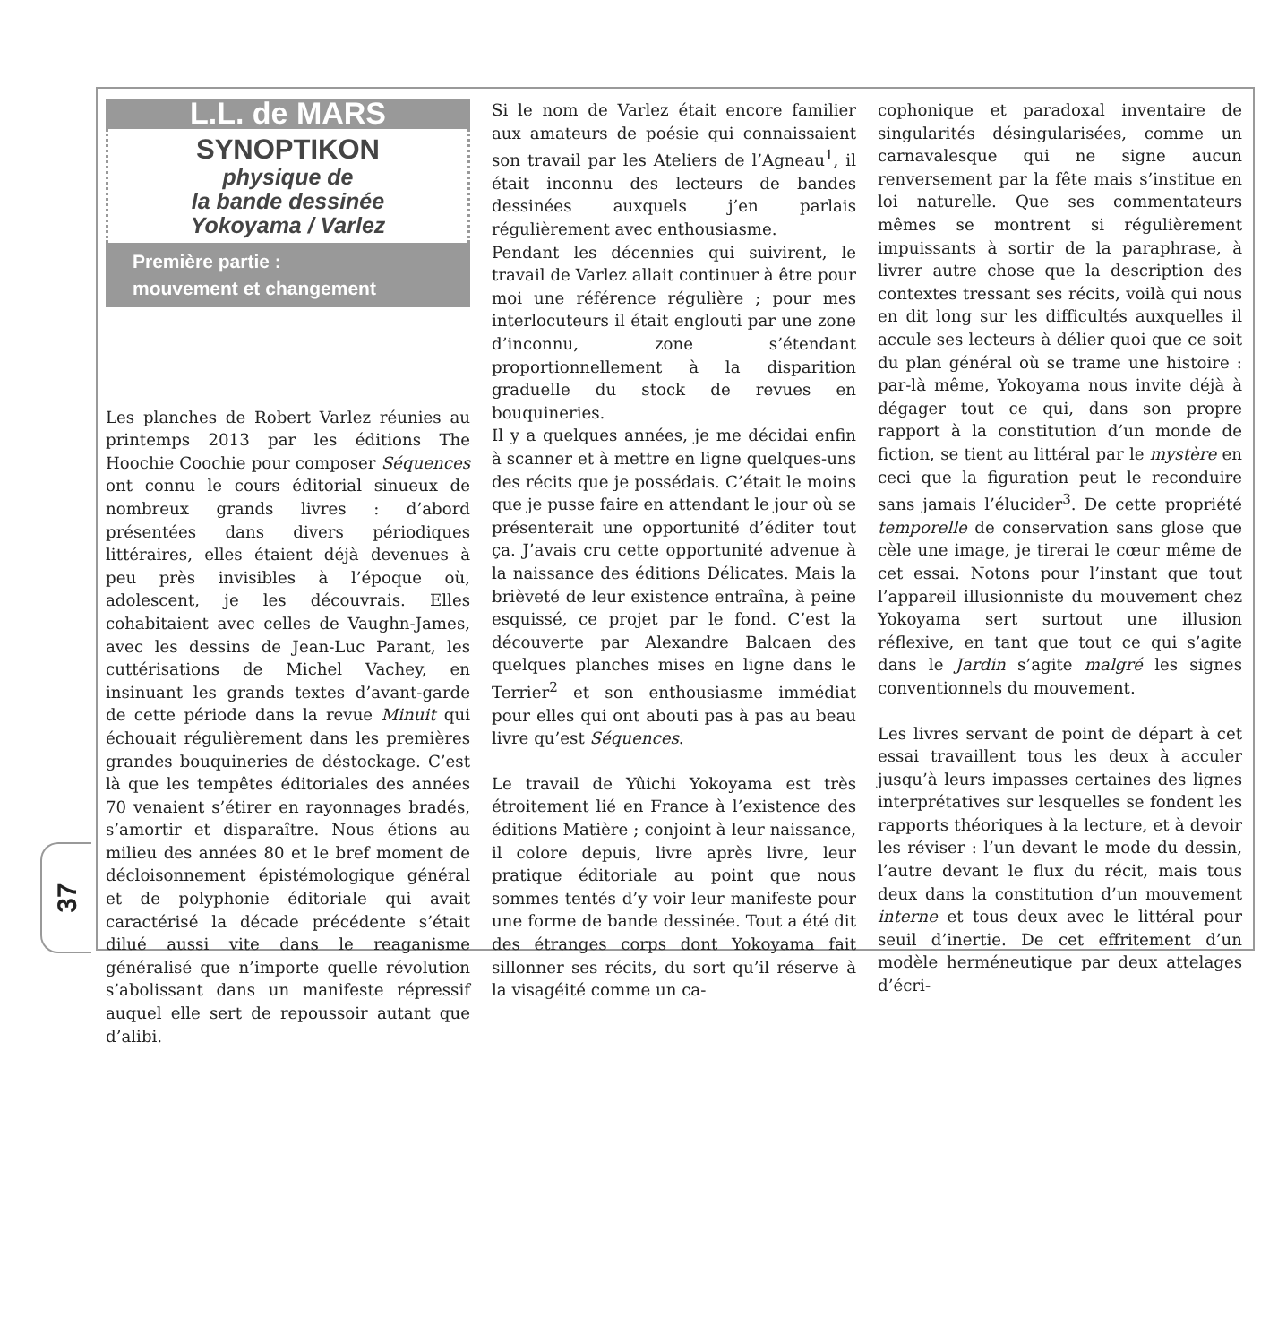37
L.L. de MARS
SYNOPTIKON
physique de
la bande dessinée
Yokoyama / Varlez
Première partie :
mouvement et changement
Les planches de Robert Varlez réunies au printemps 2013 par les éditions The Hoochie Coochie pour composer Séquences ont connu le cours éditorial sinueux de nombreux grands livres : d’abord présentées dans divers périodiques littéraires, elles étaient déjà devenues à peu près invisibles à l’époque où, adolescent, je les découvrais. Elles cohabitaient avec celles de Vaughn-James, avec les dessins de Jean-Luc Parant, les cuttérisations de Michel Vachey, en insinuant les grands textes d’avant-garde de cette période dans la revue Minuit qui échouait régulièrement dans les premières grandes bouquineries de déstockage. C’est là que les tempêtes éditoriales des années 70 venaient s’étirer en rayonnages bradés, s’amortir et disparaître. Nous étions au milieu des années 80 et le bref moment de décloisonnement épistémologique général et de polyphonie éditoriale qui avait caractérisé la décade précédente s’était dilué aussi vite dans le reaganisme généralisé que n’importe quelle révolution s’abolissant dans un manifeste répressif auquel elle sert de repoussoir autant que d’alibi.
Si le nom de Varlez était encore familier aux amateurs de poésie qui connaissaient son travail par les Ateliers de l’Agneau<sup>1</sup>, il était inconnu des lecteurs de bandes dessinées auxquels j’en parlais régulièrement avec enthousiasme.
Pendant les décennies qui suivirent, le travail de Varlez allait continuer à être pour moi une référence régulière ; pour mes interlocuteurs il était englouti par une zone d’inconnu, zone s’étendant proportionnellement à la disparition graduelle du stock de revues en bouquineries.
Il y a quelques années, je me décidai enfin à scanner et à mettre en ligne quelques-uns des récits que je possédais. C’était le moins que je pusse faire en attendant le jour où se présenterait une opportunité d’éditer tout ça. J’avais cru cette opportunité advenue à la naissance des éditions Délicates. Mais la brièveté de leur existence entraîna, à peine esquissé, ce projet par le fond. C’est la découverte par Alexandre Balcaen des quelques planches mises en ligne dans le Terrier<sup>2</sup> et son enthousiasme immédiat pour elles qui ont abouti pas à pas au beau livre qu’est Séquences.
Le travail de Yûichi Yokoyama est très étroitement lié en France à l’existence des éditions Matière ; conjoint à leur naissance, il colore depuis, livre après livre, leur pratique éditoriale au point que nous sommes tentés d’y voir leur manifeste pour une forme de bande dessinée. Tout a été dit des étranges corps dont Yokoyama fait sillonner ses récits, du sort qu’il réserve à la visagéité comme un ca-
cophonique et paradoxal inventaire de singularités désingularisées, comme un carnavalesque qui ne signe aucun renversement par la fête mais s’institue en loi naturelle. Que ses commentateurs mêmes se montrent si régulièrement impuissants à sortir de la paraphrase, à livrer autre chose que la description des contextes tressant ses récits, voilà qui nous en dit long sur les difficultés auxquelles il accule ses lecteurs à délier quoi que ce soit du plan général où se trame une histoire : par-là même, Yokoyama nous invite déjà à dégager tout ce qui, dans son propre rapport à la constitution d’un monde de fiction, se tient au littéral par le mystère en ceci que la figuration peut le reconduire sans jamais l’élucider<sup>3</sup>. De cette propriété temporelle de conservation sans glose que cèle une image, je tirerai le cœur même de cet essai. Notons pour l’instant que tout l’appareil illusionniste du mouvement chez Yokoyama sert surtout une illusion réflexive, en tant que tout ce qui s’agite dans le Jardin s’agite malgré les signes conventionnels du mouvement.
Les livres servant de point de départ à cet essai travaillent tous les deux à acculer jusqu’à leurs impasses certaines des lignes interprétatives sur lesquelles se fondent les rapports théoriques à la lecture, et à devoir les réviser : l’un devant le mode du dessin, l’autre devant le flux du récit, mais tous deux dans la constitution d’un mouvement interne et tous deux avec le littéral pour seuil d’inertie. De cet effritement d’un modèle herméneutique par deux attelages d’écri-